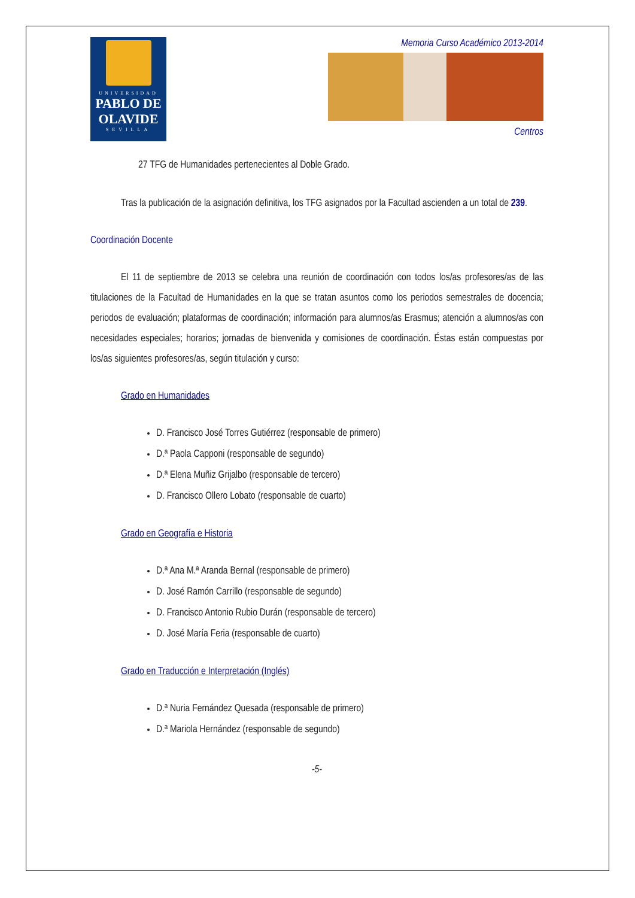UNIVERSIDAD
PABLO DE OLAVIDE
SEVILLA
Memoria Curso Académico 2013-2014
Centros
27 TFG de Humanidades pertenecientes al Doble Grado.
Tras la publicación de la asignación definitiva, los TFG asignados por la Facultad ascienden a un total de 239.
Coordinación Docente
El 11 de septiembre de 2013 se celebra una reunión de coordinación con todos los/as profesores/as de las titulaciones de la Facultad de Humanidades en la que se tratan asuntos como los periodos semestrales de docencia; periodos de evaluación; plataformas de coordinación; información para alumnos/as Erasmus; atención a alumnos/as con necesidades especiales; horarios; jornadas de bienvenida y comisiones de coordinación. Éstas están compuestas por los/as siguientes profesores/as, según titulación y curso:
Grado en Humanidades
D. Francisco José Torres Gutiérrez (responsable de primero)
D.ª Paola Capponi (responsable de segundo)
D.ª Elena Muñiz Grijalbo (responsable de tercero)
D. Francisco Ollero Lobato (responsable de cuarto)
Grado en Geografía e Historia
D.ª Ana M.ª Aranda Bernal (responsable de primero)
D. José Ramón Carrillo (responsable de segundo)
D. Francisco Antonio Rubio Durán (responsable de tercero)
D. José María Feria (responsable de cuarto)
Grado en Traducción e Interpretación (Inglés)
D.ª Nuria Fernández Quesada (responsable de primero)
D.ª Mariola Hernández (responsable de segundo)
-5-